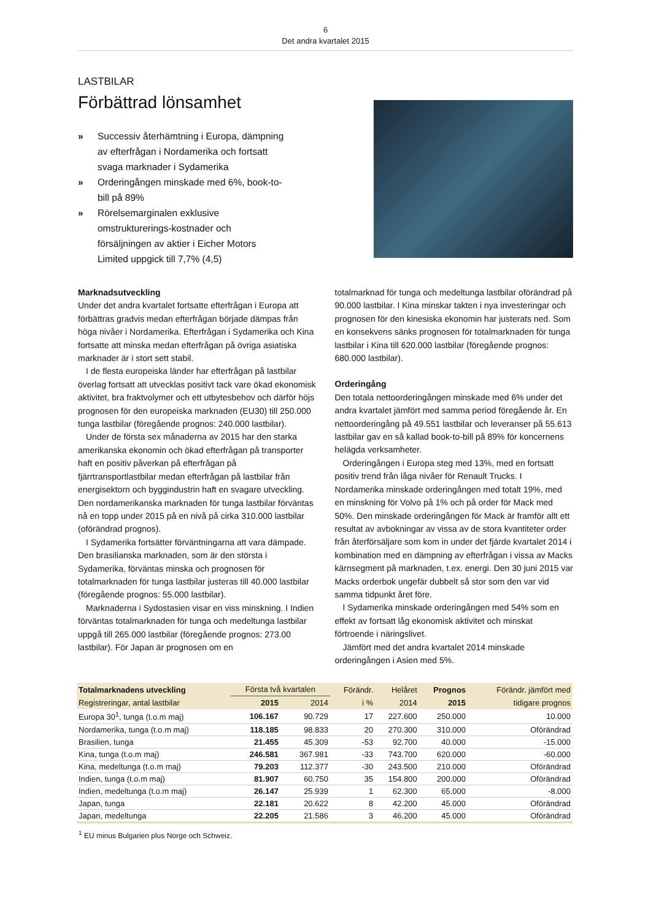6
Det andra kvartalet 2015
LASTBILAR
Förbättrad lönsamhet
» Successiv återhämtning i Europa, dämpning av efterfrågan i Nordamerika och fortsatt svaga marknader i Sydamerika
» Orderingången minskade med 6%, book-to-bill på 89%
» Rörelsemarginalen exklusive omstrukturerings-kostnader och försäljningen av aktier i Eicher Motors Limited uppgick till 7,7% (4,5)
Marknadsutveckling
Under det andra kvartalet fortsatte efterfrågan i Europa att förbättras gradvis medan efterfrågan började dämpas från höga nivåer i Nordamerika. Efterfrågan i Sydamerika och Kina fortsatte att minska medan efterfrågan på övriga asiatiska marknader är i stort sett stabil.
I de flesta europeiska länder har efterfrågan på lastbilar överlag fortsatt att utvecklas positivt tack vare ökad ekonomisk aktivitet, bra fraktvolymer och ett utbytesbehov och därför höjs prognosen för den europeiska marknaden (EU30) till 250.000 tunga lastbilar (föregående prognos: 240.000 lastbilar).
Under de första sex månaderna av 2015 har den starka amerikanska ekonomin och ökad efterfrågan på transporter haft en positiv påverkan på efterfrågan på fjärrtransportlastbilar medan efterfrågan på lastbilar från energisektorn och byggindustrin haft en svagare utveckling. Den nordamerikanska marknaden för tunga lastbilar förväntas nå en topp under 2015 på en nivå på cirka 310.000 lastbilar (oförändrad prognos).
I Sydamerika fortsätter förväntningarna att vara dämpade. Den brasilianska marknaden, som är den största i Sydamerika, förväntas minska och prognosen för totalmarknaden för tunga lastbilar justeras till 40.000 lastbilar (föregående prognos: 55.000 lastbilar).
Marknaderna i Sydostasien visar en viss minskning. I Indien förväntas totalmarknaden för tunga och medeltunga lastbilar uppgå till 265.000 lastbilar (föregående prognos: 273.00 lastbilar). För Japan är prognosen om en
totalmarknad för tunga och medeltunga lastbilar oförändrad på 90.000 lastbilar. I Kina minskar takten i nya investeringar och prognosen för den kinesiska ekonomin har justerats ned. Som en konsekvens sänks prognosen för totalmarknaden för tunga lastbilar i Kina till 620.000 lastbilar (föregående prognos: 680.000 lastbilar).
Orderingång
Den totala nettoorderingången minskade med 6% under det andra kvartalet jämfört med samma period föregående år. En nettoorderingång på 49.551 lastbilar och leveranser på 55.613 lastbilar gav en så kallad book-to-bill på 89% för koncernens helägda verksamheter.
Orderingången i Europa steg med 13%, med en fortsatt positiv trend från låga nivåer för Renault Trucks. I Nordamerika minskade orderingången med totalt 19%, med en minskning för Volvo på 1% och på order för Mack med 50%. Den minskade orderingången för Mack är framför allt ett resultat av avbokningar av vissa av de stora kvantiteter order från återförsäljare som kom in under det fjärde kvartalet 2014 i kombination med en dämpning av efterfrågan i vissa av Macks kärnsegment på marknaden, t.ex. energi. Den 30 juni 2015 var Macks orderbok ungefär dubbelt så stor som den var vid samma tidpunkt året före.
I Sydamerika minskade orderingången med 54% som en effekt av fortsatt låg ekonomisk aktivitet och minskat förtroende i näringslivet.
Jämfört med det andra kvartalet 2014 minskade orderingången i Asien med 5%.
| Totalmarknadens utveckling | Första två kvartalen | | Förändr. | Helåret | Prognos | Förändr. jämfört med |
| --- | --- | --- | --- | --- | --- | --- |
| Registreringar, antal lastbilar | 2015 | 2014 | i % | 2014 | 2015 | tidigare prognos |
| Europa 30<sup>1</sup>, tunga (t.o.m maj) | 106.167 | 90.729 | 17 | 227.600 | 250.000 | 10.000 |
| Nordamerika, tunga (t.o.m maj) | 118.185 | 98.833 | 20 | 270.300 | 310.000 | Oförändrad |
| Brasilien, tunga | 21.455 | 45.309 | -53 | 92.700 | 40.000 | -15.000 |
| Kina, tunga (t.o.m maj) | 246.581 | 367.981 | -33 | 743.700 | 620.000 | -60.000 |
| Kina, medeltunga (t.o.m maj) | 79.203 | 112.377 | -30 | 243.500 | 210.000 | Oförändrad |
| Indien, tunga (t.o.m maj) | 81.907 | 60.750 | 35 | 154.800 | 200.000 | Oförändrad |
| Indien, medeltunga (t.o.m maj) | 26.147 | 25.939 | 1 | 62.300 | 65.000 | -8.000 |
| Japan, tunga | 22.181 | 20.622 | 8 | 42.200 | 45.000 | Oförändrad |
| Japan, medeltunga | 22.205 | 21.586 | 3 | 46.200 | 45.000 | Oförändrad |
<sup>1</sup> EU minus Bulgarien plus Norge och Schweiz.